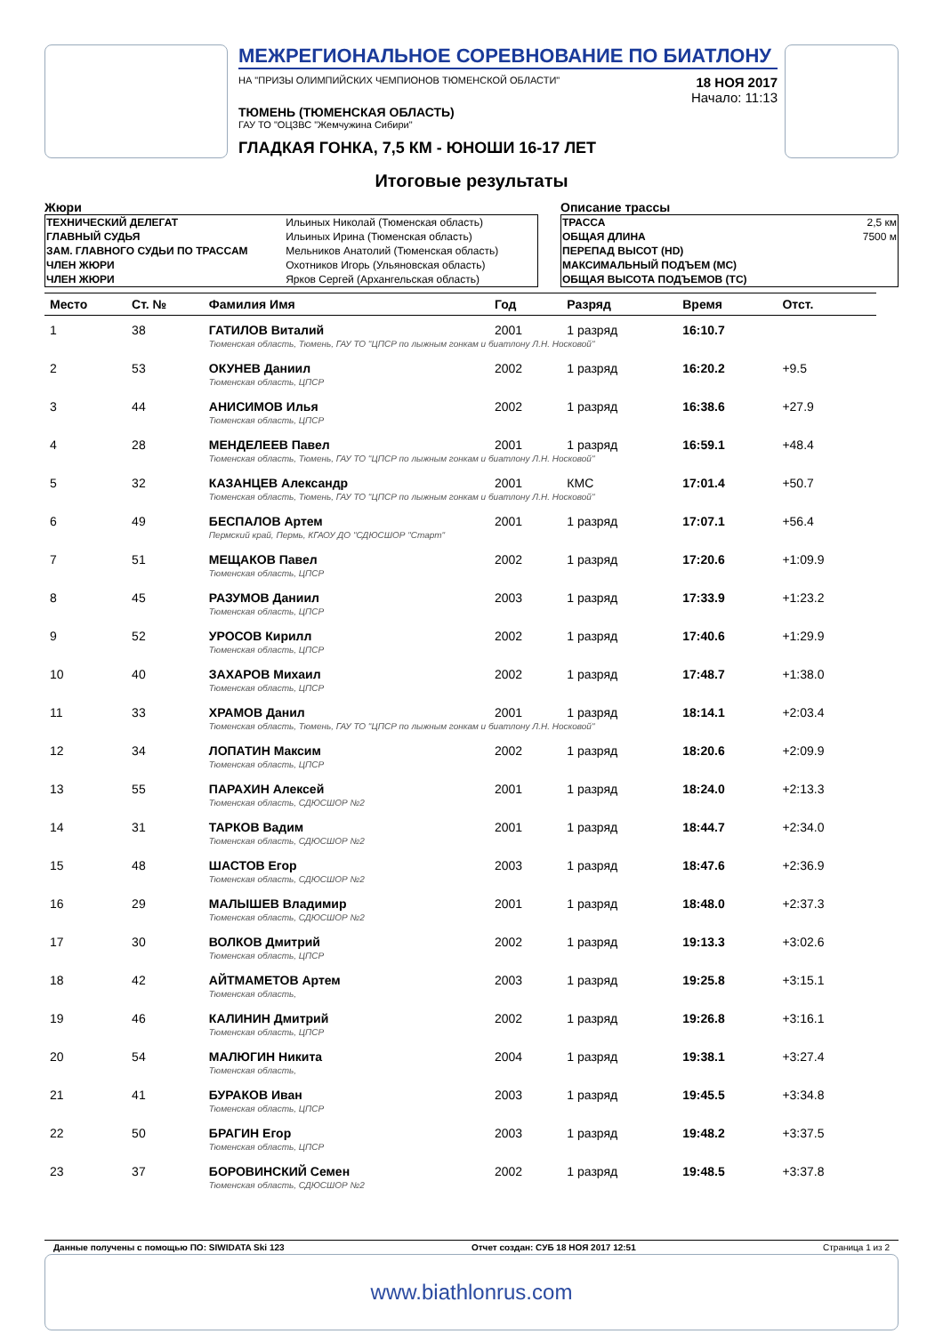МЕЖРЕГИОНАЛЬНОЕ СОРЕВНОВАНИЕ ПО БИАТЛОНУ
НА "ПРИЗЫ ОЛИМПИЙСКИХ ЧЕМПИОНОВ ТЮМЕНСКОЙ ОБЛАСТИ"
18 НОЯ 2017
Начало: 11:13
ТЮМЕНЬ (ТЮМЕНСКАЯ ОБЛАСТЬ)
ГАУ ТО "ОЦЗВС "Жемчужина Сибири"
ГЛАДКАЯ ГОНКА, 7,5 КМ - ЮНОШИ 16-17 ЛЕТ
Итоговые результаты
Жюри
| ТЕХНИЧЕСКИЙ ДЕЛЕГАТ | Ильиных Николай (Тюменская область) |
| ГЛАВНЫЙ СУДЬЯ | Ильиных Ирина (Тюменская область) |
| ЗАМ. ГЛАВНОГО СУДЬИ ПО ТРАССАМ | Мельников Анатолий (Тюменская область) |
| ЧЛЕН ЖЮРИ | Охотников Игорь (Ульяновская область) |
| ЧЛЕН ЖЮРИ | Ярков Сергей (Архангельская область) |
Описание трассы
| ТРАССА | 2,5 км |
| ОБЩАЯ ДЛИНА | 7500 м |
| ПЕРЕПАД ВЫСОТ (HD) | |
| МАКСИМАЛЬНЫЙ ПОДЪЕМ (MC) | |
| ОБЩАЯ ВЫСОТА ПОДЪЕМОВ (TC) | |
| Место | Ст. № | Фамилия Имя | Год | Разряд | Время | Отст. |
| --- | --- | --- | --- | --- | --- | --- |
| 1 | 38 | ГАТИЛОВ Виталий | 2001 | 1 разряд | 16:10.7 | |
| | | Тюменская область, Тюмень, ГАУ ТО "ЦПСР по лыжным гонкам и биатлону Л.Н. Носковой" | | | | |
| 2 | 53 | ОКУНЕВ Даниил | 2002 | 1 разряд | 16:20.2 | +9.5 |
| | | Тюменская область, ЦПСР | | | | |
| 3 | 44 | АНИСИМОВ Илья | 2002 | 1 разряд | 16:38.6 | +27.9 |
| | | Тюменская область, ЦПСР | | | | |
| 4 | 28 | МЕНДЕЛЕЕВ Павел | 2001 | 1 разряд | 16:59.1 | +48.4 |
| | | Тюменская область, Тюмень, ГАУ ТО "ЦПСР по лыжным гонкам и биатлону Л.Н. Носковой" | | | | |
| 5 | 32 | КАЗАНЦЕВ Александр | 2001 | КМС | 17:01.4 | +50.7 |
| | | Тюменская область, Тюмень, ГАУ ТО "ЦПСР по лыжным гонкам и биатлону Л.Н. Носковой" | | | | |
| 6 | 49 | БЕСПАЛОВ Артем | 2001 | 1 разряд | 17:07.1 | +56.4 |
| | | Пермский край, Пермь, КГАОУ ДО "СДЮСШОР "Старт" | | | | |
| 7 | 51 | МЕЩАКОВ Павел | 2002 | 1 разряд | 17:20.6 | +1:09.9 |
| | | Тюменская область, ЦПСР | | | | |
| 8 | 45 | РАЗУМОВ Даниил | 2003 | 1 разряд | 17:33.9 | +1:23.2 |
| | | Тюменская область, ЦПСР | | | | |
| 9 | 52 | УРОСОВ Кирилл | 2002 | 1 разряд | 17:40.6 | +1:29.9 |
| | | Тюменская область, ЦПСР | | | | |
| 10 | 40 | ЗАХАРОВ Михаил | 2002 | 1 разряд | 17:48.7 | +1:38.0 |
| | | Тюменская область, ЦПСР | | | | |
| 11 | 33 | ХРАМОВ Данил | 2001 | 1 разряд | 18:14.1 | +2:03.4 |
| | | Тюменская область, Тюмень, ГАУ ТО "ЦПСР по лыжным гонкам и биатлону Л.Н. Носковой" | | | | |
| 12 | 34 | ЛОПАТИН Максим | 2002 | 1 разряд | 18:20.6 | +2:09.9 |
| | | Тюменская область, ЦПСР | | | | |
| 13 | 55 | ПАРАХИН Алексей | 2001 | 1 разряд | 18:24.0 | +2:13.3 |
| | | Тюменская область, СДЮСШОР №2 | | | | |
| 14 | 31 | ТАРКОВ Вадим | 2001 | 1 разряд | 18:44.7 | +2:34.0 |
| | | Тюменская область, СДЮСШОР №2 | | | | |
| 15 | 48 | ШАСТОВ Егор | 2003 | 1 разряд | 18:47.6 | +2:36.9 |
| | | Тюменская область, СДЮСШОР №2 | | | | |
| 16 | 29 | МАЛЫШЕВ Владимир | 2001 | 1 разряд | 18:48.0 | +2:37.3 |
| | | Тюменская область, СДЮСШОР №2 | | | | |
| 17 | 30 | ВОЛКОВ Дмитрий | 2002 | 1 разряд | 19:13.3 | +3:02.6 |
| | | Тюменская область, ЦПСР | | | | |
| 18 | 42 | АЙТМАМЕТОВ Артем | 2003 | 1 разряд | 19:25.8 | +3:15.1 |
| | | Тюменская область, | | | | |
| 19 | 46 | КАЛИНИН Дмитрий | 2002 | 1 разряд | 19:26.8 | +3:16.1 |
| | | Тюменская область, ЦПСР | | | | |
| 20 | 54 | МАЛЮГИН Никита | 2004 | 1 разряд | 19:38.1 | +3:27.4 |
| | | Тюменская область, | | | | |
| 21 | 41 | БУРАКОВ Иван | 2003 | 1 разряд | 19:45.5 | +3:34.8 |
| | | Тюменская область, ЦПСР | | | | |
| 22 | 50 | БРАГИН Егор | 2003 | 1 разряд | 19:48.2 | +3:37.5 |
| | | Тюменская область, ЦПСР | | | | |
| 23 | 37 | БОРОВИНСКИЙ Семен | 2002 | 1 разряд | 19:48.5 | +3:37.8 |
| | | Тюменская область, СДЮСШОР №2 | | | | |
Данные получены с помощью ПО: SIWIDATA Ski 123 Отчет создан: СУБ 18 НОЯ 2017 12:51 Страница 1 из 2
www.biathlonrus.com